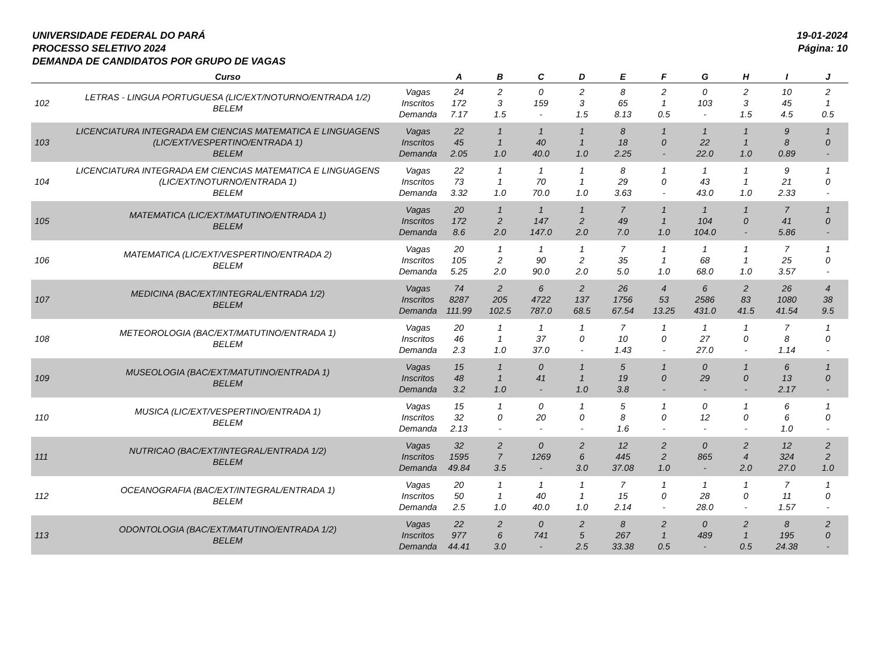UNIVERSIDADE FEDERAL DO PARÁ
PROCESSO SELETIVO 2024
DEMANDA DE CANDIDATOS POR GRUPO DE VAGAS
19-01-2024
Página: 10
| | Curso | | A | B | C | D | E | F | G | H | I | J |
| --- | --- | --- | --- | --- | --- | --- | --- | --- | --- | --- | --- | --- |
| 102 | LETRAS - LINGUA PORTUGUESA (LIC/EXT/NOTURNO/ENTRADA 1/2) BELEM | Vagas Inscritos Demanda | 24 172 7.17 | 2 3 1.5 | 0 159 - | 2 3 1.5 | 8 65 8.13 | 2 1 0.5 | 0 103 - | 2 3 1.5 | 10 45 4.5 | 2 1 0.5 |
| 103 | LICENCIATURA INTEGRADA EM CIENCIAS MATEMATICA E LINGUAGENS (LIC/EXT/VESPERTINO/ENTRADA 1) BELEM | Vagas Inscritos Demanda | 22 45 2.05 | 1 1 1.0 | 1 40 40.0 | 1 1 1.0 | 8 18 2.25 | 1 0 - | 1 22 22.0 | 1 1 1.0 | 9 8 0.89 | 1 0 - |
| 104 | LICENCIATURA INTEGRADA EM CIENCIAS MATEMATICA E LINGUAGENS (LIC/EXT/NOTURNO/ENTRADA 1) BELEM | Vagas Inscritos Demanda | 22 73 3.32 | 1 1 1.0 | 1 70 70.0 | 1 1 1.0 | 8 29 3.63 | 1 0 - | 1 43 43.0 | 1 1 1.0 | 9 21 2.33 | 1 0 - |
| 105 | MATEMATICA (LIC/EXT/MATUTINO/ENTRADA 1) BELEM | Vagas Inscritos Demanda | 20 172 8.6 | 1 2 2.0 | 1 147 147.0 | 1 2 2.0 | 7 49 7.0 | 1 1 1.0 | 1 104 104.0 | 1 0 - | 7 41 5.86 | 1 0 - |
| 106 | MATEMATICA (LIC/EXT/VESPERTINO/ENTRADA 2) BELEM | Vagas Inscritos Demanda | 20 105 5.25 | 1 2 2.0 | 1 90 90.0 | 1 2 2.0 | 7 35 5.0 | 1 1 1.0 | 1 68 68.0 | 1 1 1.0 | 7 25 3.57 | 1 0 - |
| 107 | MEDICINA (BAC/EXT/INTEGRAL/ENTRADA 1/2) BELEM | Vagas Inscritos Demanda | 74 8287 111.99 | 2 205 102.5 | 6 4722 787.0 | 2 137 68.5 | 26 1756 67.54 | 4 53 13.25 | 6 2586 431.0 | 2 83 41.5 | 26 1080 41.54 | 4 38 9.5 |
| 108 | METEOROLOGIA (BAC/EXT/MATUTINO/ENTRADA 1) BELEM | Vagas Inscritos Demanda | 20 46 2.3 | 1 1 1.0 | 1 37 37.0 | 1 0 - | 7 10 1.43 | 1 0 - | 1 27 27.0 | 1 0 - | 7 8 1.14 | 1 0 - |
| 109 | MUSEOLOGIA (BAC/EXT/MATUTINO/ENTRADA 1) BELEM | Vagas Inscritos Demanda | 15 48 3.2 | 1 1 1.0 | 0 41 - | 1 1 1.0 | 5 19 3.8 | 1 0 - | 0 29 - | 1 0 - | 6 13 2.17 | 1 0 - |
| 110 | MUSICA (LIC/EXT/VESPERTINO/ENTRADA 1) BELEM | Vagas Inscritos Demanda | 15 32 2.13 | 1 0 - | 0 20 - | 1 0 - | 5 8 1.6 | 1 0 - | 0 12 - | 1 0 - | 6 6 1.0 | 1 0 - |
| 111 | NUTRICAO (BAC/EXT/INTEGRAL/ENTRADA 1/2) BELEM | Vagas Inscritos Demanda | 32 1595 49.84 | 2 7 3.5 | 0 1269 - | 2 6 3.0 | 12 445 37.08 | 2 2 1.0 | 0 865 - | 2 4 2.0 | 12 324 27.0 | 2 2 1.0 |
| 112 | OCEANOGRAFIA (BAC/EXT/INTEGRAL/ENTRADA 1) BELEM | Vagas Inscritos Demanda | 20 50 2.5 | 1 1 1.0 | 1 40 40.0 | 1 1 1.0 | 7 15 2.14 | 1 0 - | 1 28 28.0 | 1 0 - | 7 11 1.57 | 1 0 - |
| 113 | ODONTOLOGIA (BAC/EXT/MATUTINO/ENTRADA 1/2) BELEM | Vagas Inscritos Demanda | 22 977 44.41 | 2 6 3.0 | 0 741 - | 2 5 2.5 | 8 267 33.38 | 2 1 0.5 | 0 489 - | 2 1 0.5 | 8 195 24.38 | 2 0 - |